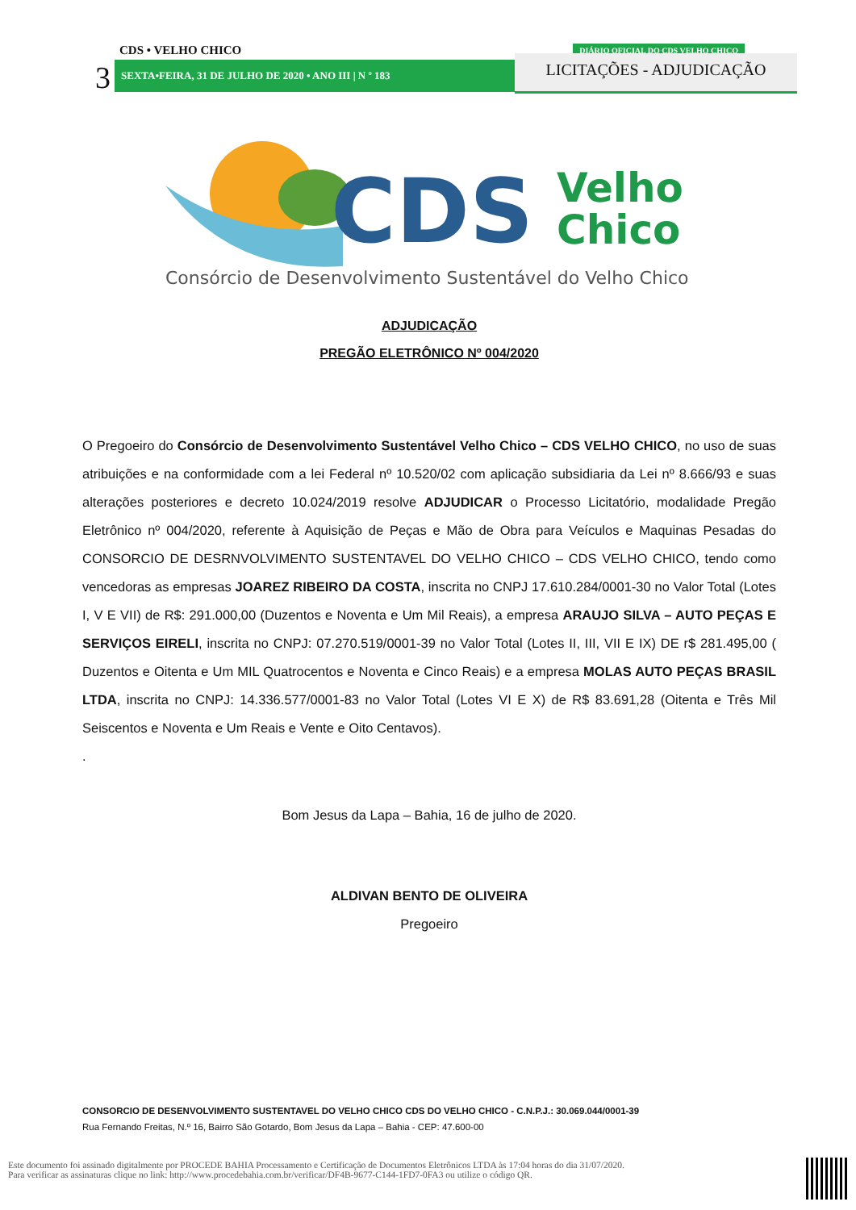CDS • VELHO CHICO
3 SEXTA•FEIRA, 31 DE JULHO DE 2020 • ANO III | N º 183
DIÁRIO OFICIAL DO CDS VELHO CHICO
LICITAÇÕES - ADJUDICAÇÃO
CDS
Velho
Chico
Consórcio de Desenvolvimento Sustentável do Velho Chico
ADJUDICAÇÃO
PREGÃO ELETRÔNICO Nº 004/2020
O Pregoeiro do Consórcio de Desenvolvimento Sustentável Velho Chico – CDS VELHO CHICO, no uso de suas atribuições e na conformidade com a lei Federal nº 10.520/02 com aplicação subsidiaria da Lei nº 8.666/93 e suas alterações posteriores e decreto 10.024/2019 resolve ADJUDICAR o Processo Licitatório, modalidade Pregão Eletrônico nº 004/2020, referente à Aquisição de Peças e Mão de Obra para Veículos e Maquinas Pesadas do CONSORCIO DE DESRNVOLVIMENTO SUSTENTAVEL DO VELHO CHICO – CDS VELHO CHICO, tendo como vencedoras as empresas JOAREZ RIBEIRO DA COSTA, inscrita no CNPJ 17.610.284/0001-30 no Valor Total (Lotes I, V E VII) de R$: 291.000,00 (Duzentos e Noventa e Um Mil Reais), a empresa ARAUJO SILVA – AUTO PEÇAS E SERVIÇOS EIRELI, inscrita no CNPJ: 07.270.519/0001-39 no Valor Total (Lotes II, III, VII E IX) DE r$ 281.495,00 ( Duzentos e Oitenta e Um MIL Quatrocentos e Noventa e Cinco Reais) e a empresa MOLAS AUTO PEÇAS BRASIL LTDA, inscrita no CNPJ: 14.336.577/0001-83 no Valor Total (Lotes VI E X) de R$ 83.691,28 (Oitenta e Três Mil Seiscentos e Noventa e Um Reais e Vente e Oito Centavos).
.
Bom Jesus da Lapa – Bahia, 16 de julho de 2020.
ALDIVAN BENTO DE OLIVEIRA
Pregoeiro
CONSORCIO DE DESENVOLVIMENTO SUSTENTAVEL DO VELHO CHICO CDS DO VELHO CHICO - C.N.P.J.: 30.069.044/0001-39
Rua Fernando Freitas, N.º 16, Bairro São Gotardo, Bom Jesus da Lapa – Bahia - CEP: 47.600-00
Este documento foi assinado digitalmente por PROCEDE BAHIA Processamento e Certificação de Documentos Eletrônicos LTDA às 17:04 horas do dia 31/07/2020.
Para verificar as assinaturas clique no link: http://www.procedebahia.com.br/verificar/DF4B-9677-C144-1FD7-0FA3 ou utilize o código QR.